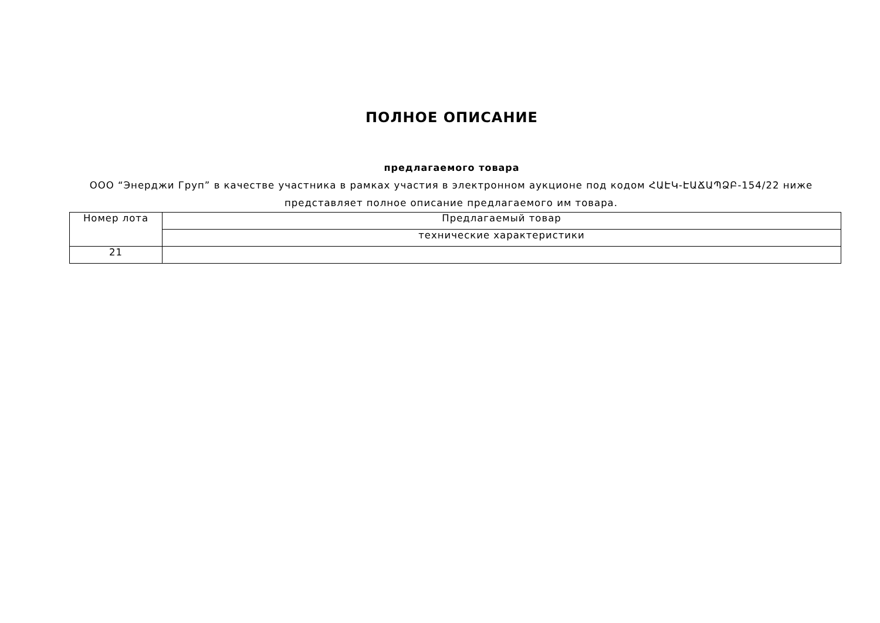ПОЛНОЕ ОПИСАНИЕ
предлагаемого товара
ООО “Энерджи Груп” в качестве участника в рамках участия в электронном аукционе под кодом ՀԱԷԿ-ԷԱՃԱՊՁԲ-154/22 ниже представляет полное описание предлагаемого им товара.
| Номер лота | Предлагаемый товар |
| | технические характеристики |
| 21 | |